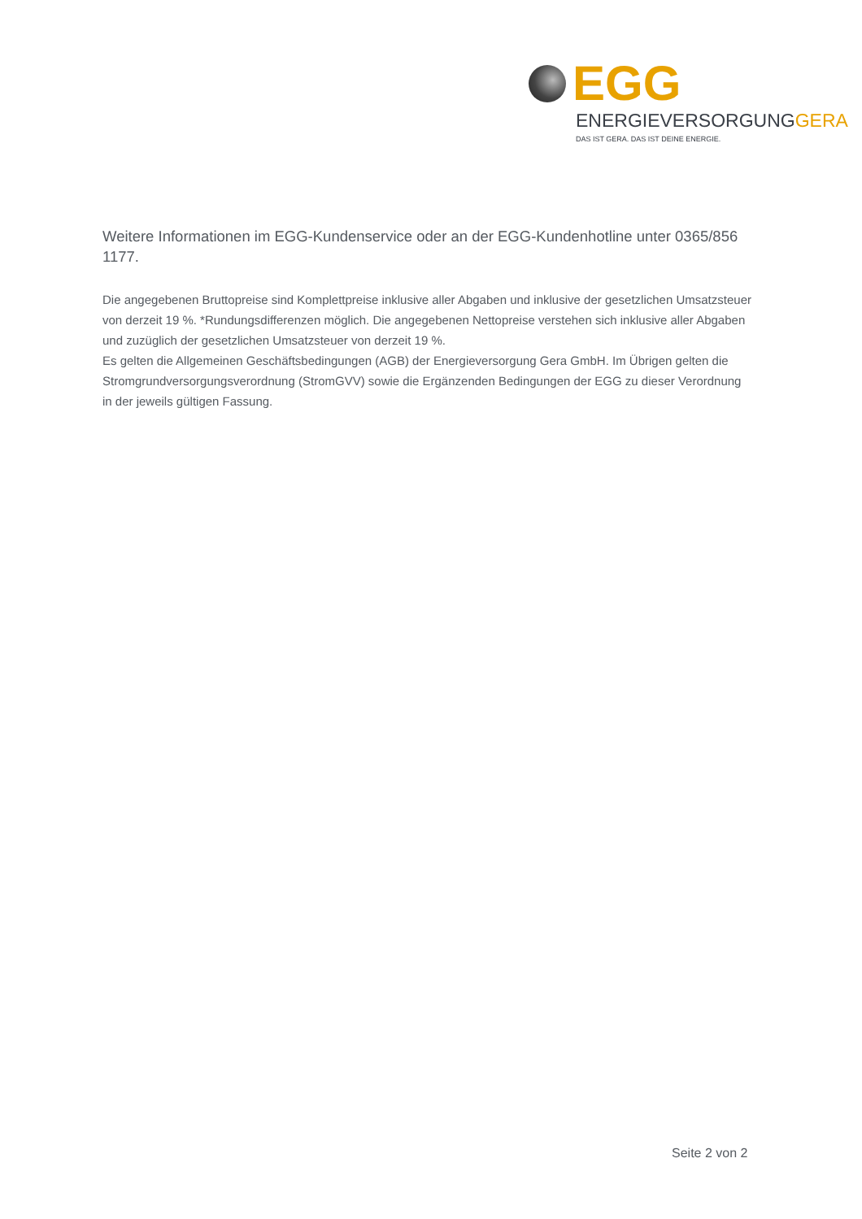EGG
ENERGIEVERSORGUNGGERA
DAS IST GERA. DAS IST DEINE ENERGIE.
Weitere Informationen im EGG-Kundenservice oder an der EGG-Kundenhotline unter 0365/856 1177.
Die angegebenen Bruttopreise sind Komplettpreise inklusive aller Abgaben und inklusive der gesetzlichen Umsatzsteuer von derzeit 19 %. *Rundungsdifferenzen möglich. Die angegebenen Nettopreise verstehen sich inklusive aller Abgaben und zuzüglich der gesetzlichen Umsatzsteuer von derzeit 19 %.
Es gelten die Allgemeinen Geschäftsbedingungen (AGB) der Energieversorgung Gera GmbH. Im Übrigen gelten die Stromgrundversorgungsverordnung (StromGVV) sowie die Ergänzenden Bedingungen der EGG zu dieser Verordnung in der jeweils gültigen Fassung.
Seite 2 von 2